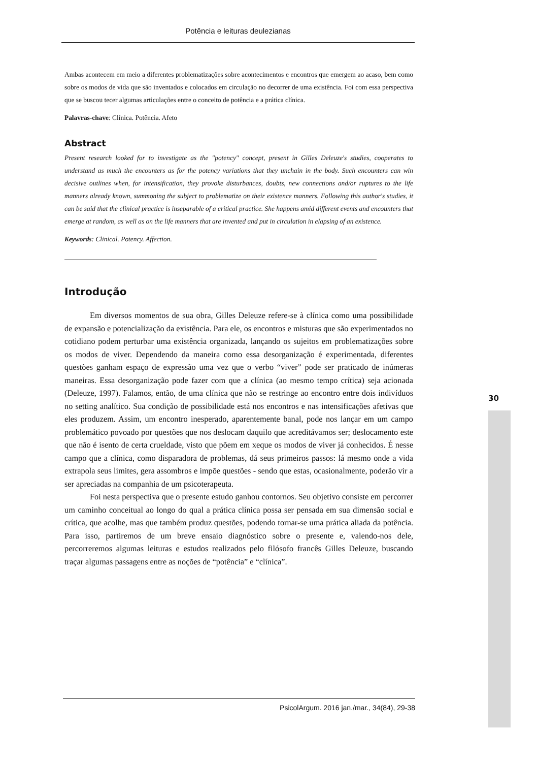Potência e leituras deulezianas
Ambas acontecem em meio a diferentes problematizações sobre acontecimentos e encontros que emergem ao acaso, bem como sobre os modos de vida que são inventados e colocados em circulação no decorrer de uma existência. Foi com essa perspectiva que se buscou tecer algumas articulações entre o conceito de potência e a prática clínica.
Palavras-chave: Clínica. Potência. Afeto
Abstract
Present research looked for to investigate as the "potency" concept, present in Gilles Deleuze's studies, cooperates to understand as much the encounters as for the potency variations that they unchain in the body. Such encounters can win decisive outlines when, for intensification, they provoke disturbances, doubts, new connections and/or ruptures to the life manners already known, summoning the subject to problematize on their existence manners. Following this author's studies, it can be said that the clinical practice is inseparable of a critical practice. She happens amid different events and encounters that emerge at random, as well as on the life manners that are invented and put in circulation in elapsing of an existence.
Keywords: Clinical. Potency. Affection.
Introdução
Em diversos momentos de sua obra, Gilles Deleuze refere-se à clínica como uma possibilidade de expansão e potencialização da existência. Para ele, os encontros e misturas que são experimentados no cotidiano podem perturbar uma existência organizada, lançando os sujeitos em problematizações sobre os modos de viver. Dependendo da maneira como essa desorganização é experimentada, diferentes questões ganham espaço de expressão uma vez que o verbo “viver” pode ser praticado de inúmeras maneiras. Essa desorganização pode fazer com que a clínica (ao mesmo tempo crítica) seja acionada (Deleuze, 1997). Falamos, então, de uma clínica que não se restringe ao encontro entre dois indivíduos no setting analítico. Sua condição de possibilidade está nos encontros e nas intensificações afetivas que eles produzem. Assim, um encontro inesperado, aparentemente banal, pode nos lançar em um campo problemático povoado por questões que nos deslocam daquilo que acreditávamos ser; deslocamento este que não é isento de certa crueldade, visto que põem em xeque os modos de viver já conhecidos. É nesse campo que a clínica, como disparadora de problemas, dá seus primeiros passos: lá mesmo onde a vida extrapola seus limites, gera assombros e impõe questões - sendo que estas, ocasionalmente, poderão vir a ser apreciadas na companhia de um psicoterapeuta.
Foi nesta perspectiva que o presente estudo ganhou contornos. Seu objetivo consiste em percorrer um caminho conceitual ao longo do qual a prática clínica possa ser pensada em sua dimensão social e crítica, que acolhe, mas que também produz questões, podendo tornar-se uma prática aliada da potência. Para isso, partiremos de um breve ensaio diagnóstico sobre o presente e, valendo-nos dele, percorreremos algumas leituras e estudos realizados pelo filósofo francês Gilles Deleuze, buscando traçar algumas passagens entre as noções de “potência” e “clínica”.
30
PsicolArgum. 2016 jan./mar., 34(84), 29-38